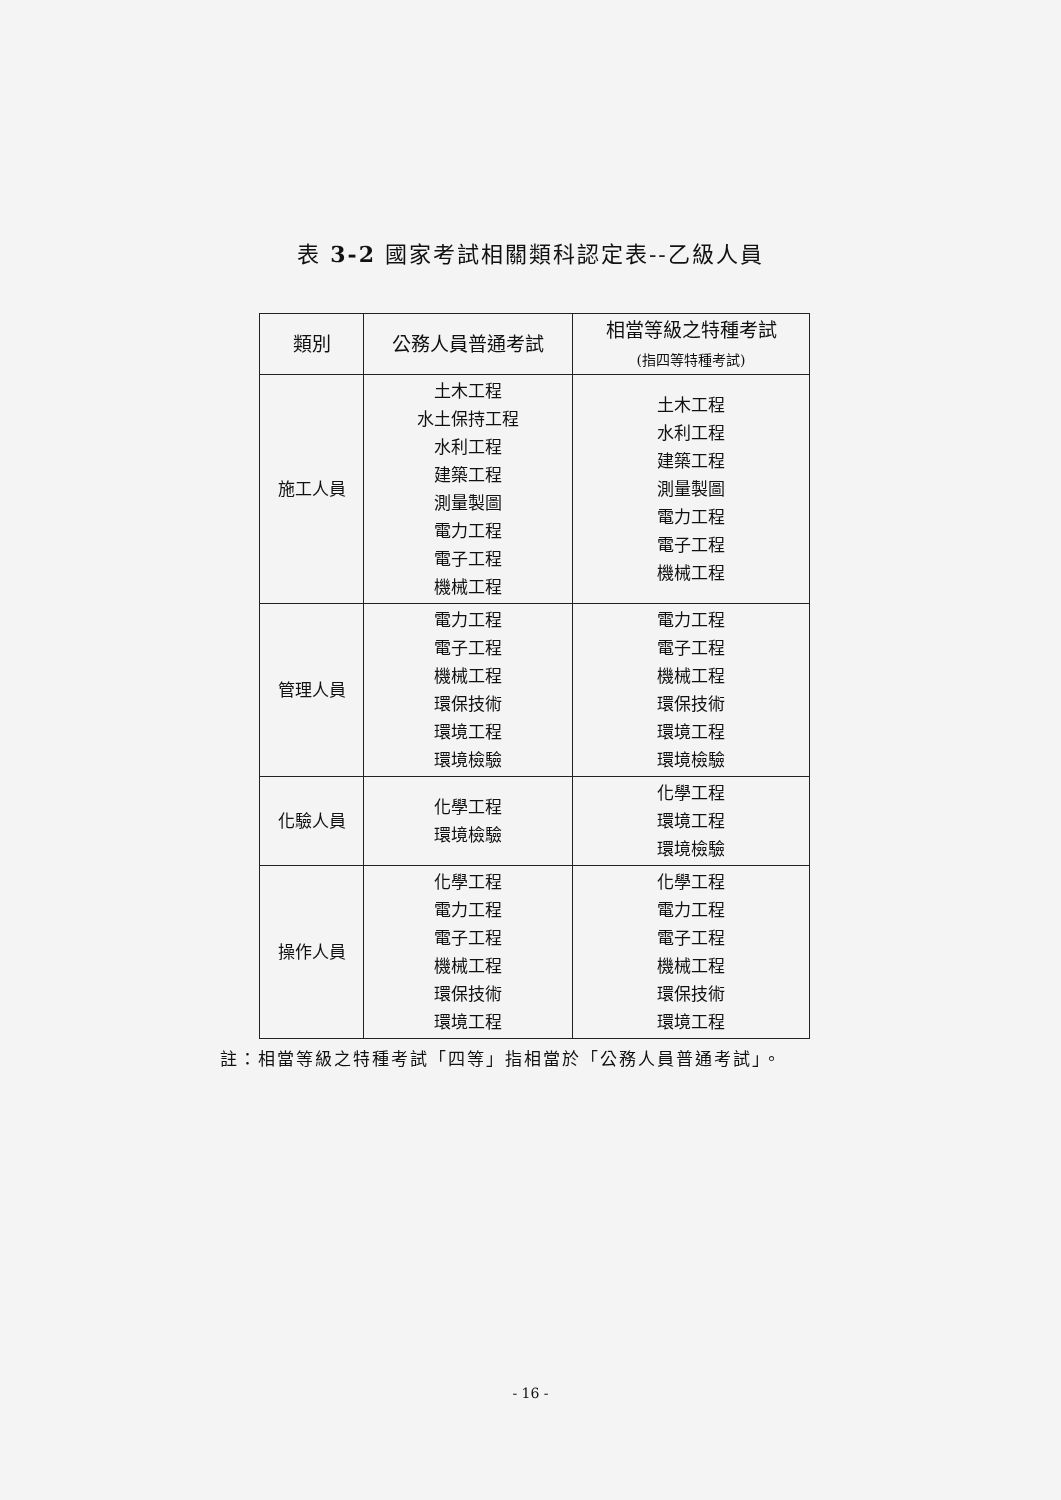表 3-2 國家考試相關類科認定表--乙級人員
| 類別 | 公務人員普通考試 | 相當等級之特種考試 (指四等特種考試) |
| --- | --- | --- |
| 施工人員 | 土木工程 水土保持工程 水利工程 建築工程 測量製圖 電力工程 電子工程 機械工程 | 土木工程 水利工程 建築工程 測量製圖 電力工程 電子工程 機械工程 |
| 管理人員 | 電力工程 電子工程 機械工程 環保技術 環境工程 環境檢驗 | 電力工程 電子工程 機械工程 環保技術 環境工程 環境檢驗 |
| 化驗人員 | 化學工程 環境檢驗 | 化學工程 環境工程 環境檢驗 |
| 操作人員 | 化學工程 電力工程 電子工程 機械工程 環保技術 環境工程 | 化學工程 電力工程 電子工程 機械工程 環保技術 環境工程 |
註：相當等級之特種考試「四等」指相當於「公務人員普通考試」。
- 16 -